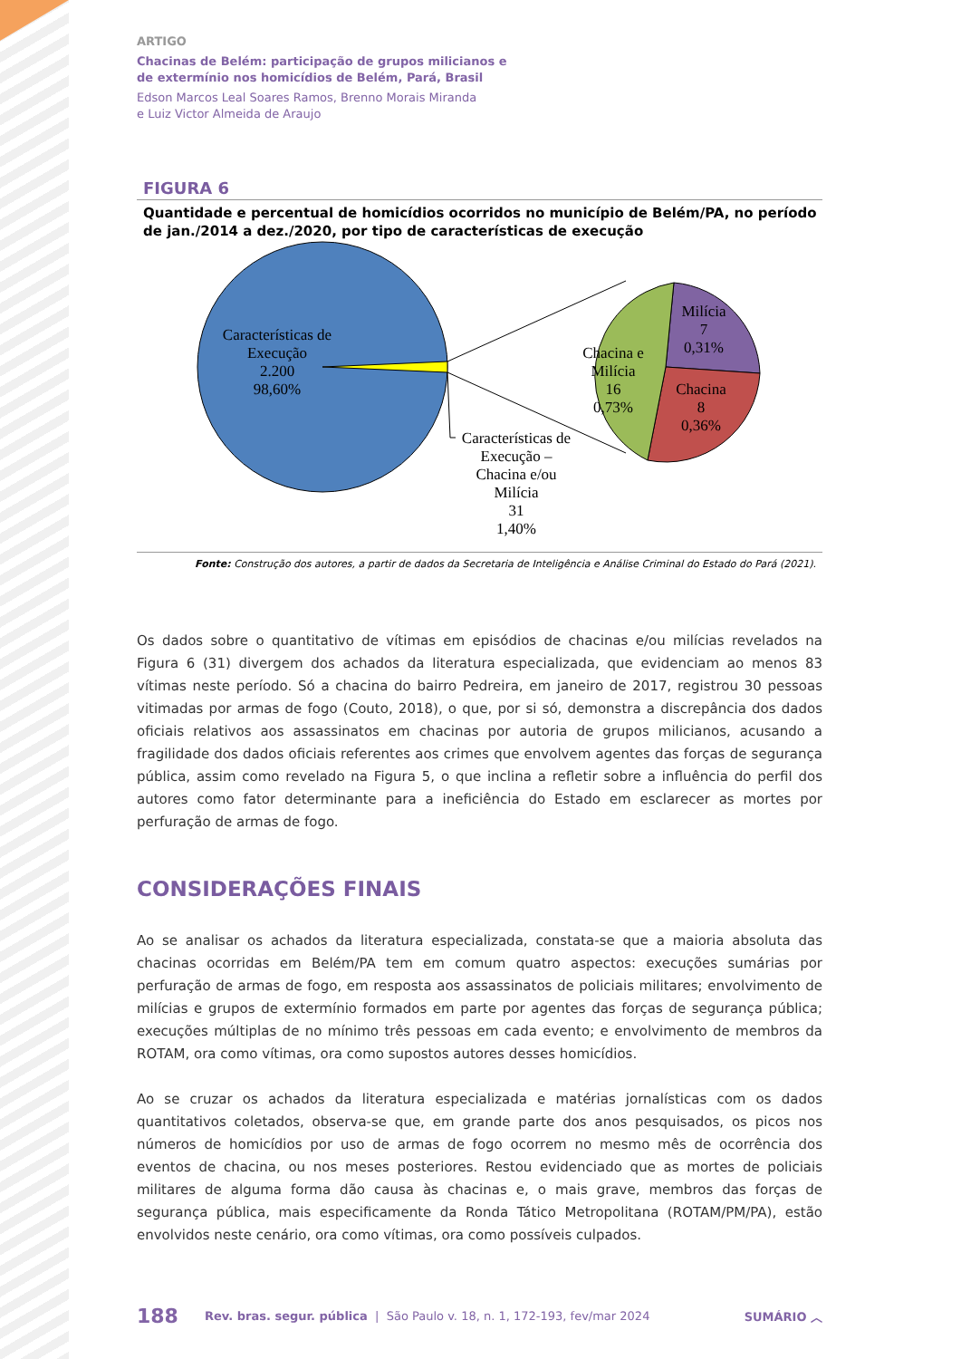ARTIGO
Chacinas de Belém: participação de grupos milicianos e
de extermínio nos homicídios de Belém, Pará, Brasil
Edson Marcos Leal Soares Ramos, Brenno Morais Miranda
e Luiz Victor Almeida de Araujo
FIGURA 6
Quantidade e percentual de homicídios ocorridos no município de Belém/PA, no período de jan./2014 a dez./2020, por tipo de características de execução
Características de Execução 2.200 98,60%
Milícia 7 0,31%
Chacina e Milícia 16 0,73%
Chacina 8 0,36%
Características de Execução – Chacina e/ou Milícia 31 1,40%
Fonte: Construção dos autores, a partir de dados da Secretaria de Inteligência e Análise Criminal do Estado do Pará (2021).
Os dados sobre o quantitativo de vítimas em episódios de chacinas e/ou milícias revelados na Figura 6 (31) divergem dos achados da literatura especializada, que evidenciam ao menos 83 vítimas neste período. Só a chacina do bairro Pedreira, em janeiro de 2017, registrou 30 pessoas vitimadas por armas de fogo (Couto, 2018), o que, por si só, demonstra a discrepância dos dados oficiais relativos aos assassinatos em chacinas por autoria de grupos milicianos, acusando a fragilidade dos dados oficiais referentes aos crimes que envolvem agentes das forças de segurança pública, assim como revelado na Figura 5, o que inclina a refletir sobre a influência do perfil dos autores como fator determinante para a ineficiência do Estado em esclarecer as mortes por perfuração de armas de fogo.
CONSIDERAÇÕES FINAIS
Ao se analisar os achados da literatura especializada, constata-se que a maioria absoluta das chacinas ocorridas em Belém/PA tem em comum quatro aspectos: execuções sumárias por perfuração de armas de fogo, em resposta aos assassinatos de policiais militares; envolvimento de milícias e grupos de extermínio formados em parte por agentes das forças de segurança pública; execuções múltiplas de no mínimo três pessoas em cada evento; e envolvimento de membros da ROTAM, ora como vítimas, ora como supostos autores desses homicídios.
Ao se cruzar os achados da literatura especializada e matérias jornalísticas com os dados quantitativos coletados, observa-se que, em grande parte dos anos pesquisados, os picos nos números de homicídios por uso de armas de fogo ocorrem no mesmo mês de ocorrência dos eventos de chacina, ou nos meses posteriores. Restou evidenciado que as mortes de policiais militares de alguma forma dão causa às chacinas e, o mais grave, membros das forças de segurança pública, mais especificamente da Ronda Tático Metropolitana (ROTAM/PM/PA), estão envolvidos neste cenário, ora como vítimas, ora como possíveis culpados.
188 Rev. bras. segur. pública | São Paulo v. 18, n. 1, 172-193, fev/mar 2024 SUMÁRIO ︿